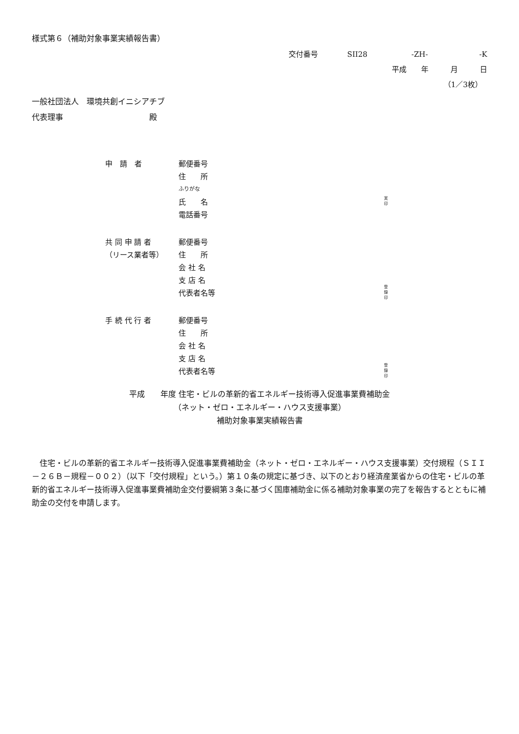様式第６（補助対象事業実績報告書）
交付番号　　　　SII28　　　　　　-ZH-　　　　　　　-K
平成　　年　　　月　　　日
（1／3枚）
一般社団法人　環境共創イニシアチブ
代表理事　　　　　　　　　　　殿
申　請　者 郵便番号
住　　所
ふりがな
氏　　名 実
印
電話番号
共 同 申 請 者 郵便番号
（リース業者等） 住　　所
会 社 名
支 店 名
代表者名等 登
録
印
手 続 代 行 者 郵便番号
住　　所
会 社 名
支 店 名
代表者名等 登
録
印
平成　　年度 住宅・ビルの革新的省エネルギー技術導入促進事業費補助金
（ネット・ゼロ・エネルギー・ハウス支援事業）
補助対象事業実績報告書
住宅・ビルの革新的省エネルギー技術導入促進事業費補助金（ネット・ゼロ・エネルギー・ハウス支援事業）交付規程（ＳＩＩ－２６Ｂ－規程－００２）（以下「交付規程」という。）第１０条の規定に基づき、以下のとおり経済産業省からの住宅・ビルの革新的省エネルギー技術導入促進事業費補助金交付要綱第３条に基づく国庫補助金に係る補助対象事業の完了を報告するとともに補助金の交付を申請します。